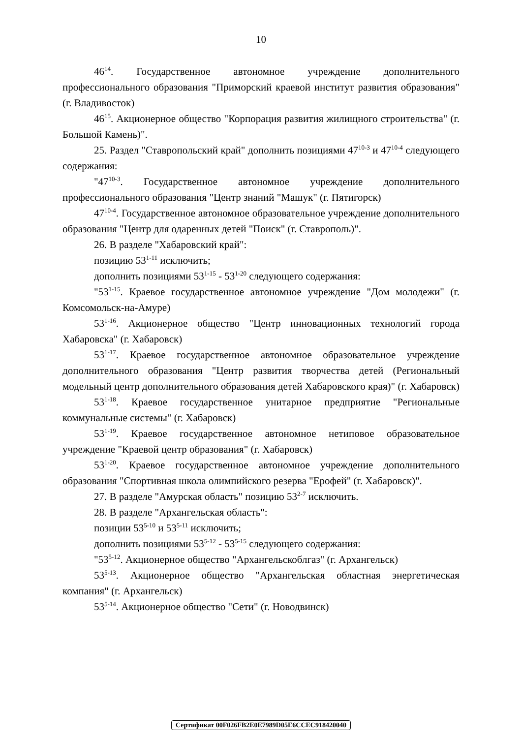10
46<sup>14</sup>. Государственное автономное учреждение дополнительного профессионального образования "Приморский краевой институт развития образования" (г. Владивосток)
46<sup>15</sup>. Акционерное общество "Корпорация развития жилищного строительства" (г. Большой Камень)".
25. Раздел "Ставропольский край" дополнить позициями 47<sup>10-3</sup> и 47<sup>10-4</sup> следующего содержания:
"47<sup>10-3</sup>. Государственное автономное учреждение дополнительного профессионального образования "Центр знаний "Машук" (г. Пятигорск)
47<sup>10-4</sup>. Государственное автономное образовательное учреждение дополнительного образования "Центр для одаренных детей "Поиск" (г. Ставрополь)".
26. В разделе "Хабаровский край":
позицию 53<sup>1-11</sup> исключить;
дополнить позициями 53<sup>1-15</sup> - 53<sup>1-20</sup> следующего содержания:
"53<sup>1-15</sup>. Краевое государственное автономное учреждение "Дом молодежи" (г. Комсомольск-на-Амуре)
53<sup>1-16</sup>. Акционерное общество "Центр инновационных технологий города Хабаровска" (г. Хабаровск)
53<sup>1-17</sup>. Краевое государственное автономное образовательное учреждение дополнительного образования "Центр развития творчества детей (Региональный модельный центр дополнительного образования детей Хабаровского края)" (г. Хабаровск)
53<sup>1-18</sup>. Краевое государственное унитарное предприятие "Региональные коммунальные системы" (г. Хабаровск)
53<sup>1-19</sup>. Краевое государственное автономное нетиповое образовательное учреждение "Краевой центр образования" (г. Хабаровск)
53<sup>1-20</sup>. Краевое государственное автономное учреждение дополнительного образования "Спортивная школа олимпийского резерва "Ерофей" (г. Хабаровск)".
27. В разделе "Амурская область" позицию 53<sup>2-7</sup> исключить.
28. В разделе "Архангельская область":
позиции 53<sup>5-10</sup> и 53<sup>5-11</sup> исключить;
дополнить позициями 53<sup>5-12</sup> - 53<sup>5-15</sup> следующего содержания:
"53<sup>5-12</sup>. Акционерное общество "Архангельскоблгаз" (г. Архангельск)
53<sup>5-13</sup>. Акционерное общество "Архангельская областная энергетическая компания" (г. Архангельск)
53<sup>5-14</sup>. Акционерное общество "Сети" (г. Новодвинск)
Сертификат 00F026FB2E0E7989D05E6CCEC918420040